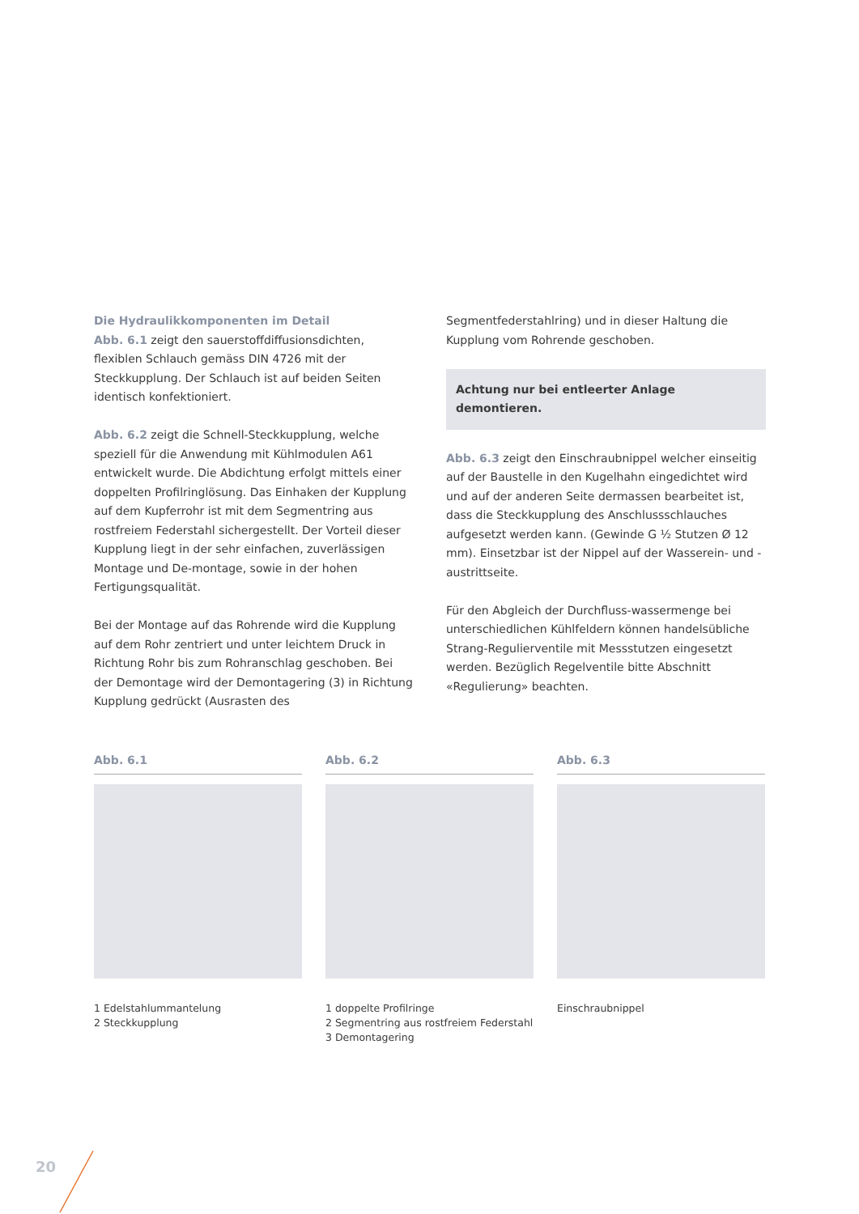Die Hydraulikkomponenten im Detail
Abb. 6.1 zeigt den sauerstoffdiffusionsdichten, flexiblen Schlauch gemäss DIN 4726 mit der Steckkupplung. Der Schlauch ist auf beiden Seiten identisch konfektioniert.
Abb. 6.2 zeigt die Schnell-Steckkupplung, welche speziell für die Anwendung mit Kühlmodulen A61 entwickelt wurde. Die Abdichtung erfolgt mittels einer doppelten Profilringlösung. Das Einhaken der Kupplung auf dem Kupferrohr ist mit dem Segmentring aus rostfreiem Federstahl sichergestellt. Der Vorteil dieser Kupplung liegt in der sehr einfachen, zuverlässigen Montage und De-montage, sowie in der hohen Fertigungsqualität.
Bei der Montage auf das Rohrende wird die Kupplung auf dem Rohr zentriert und unter leichtem Druck in Richtung Rohr bis zum Rohranschlag geschoben. Bei der Demontage wird der Demontagering (3) in Richtung Kupplung gedrückt (Ausrasten des
Segmentfederstahlring) und in dieser Haltung die Kupplung vom Rohrende geschoben.
Achtung nur bei entleerter Anlage demontieren.
Abb. 6.3 zeigt den Einschraubnippel welcher einseitig auf der Baustelle in den Kugelhahn eingedichtet wird und auf der anderen Seite dermassen bearbeitet ist, dass die Steckkupplung des Anschlussschlauches aufgesetzt werden kann. (Gewinde G ½ Stutzen Ø 12 mm). Einsetzbar ist der Nippel auf der Wasserein- und -austrittseite.
Für den Abgleich der Durchfluss-wassermenge bei unterschiedlichen Kühlfeldern können handelsübliche Strang-Regulierventile mit Messstutzen eingesetzt werden. Bezüglich Regelventile bitte Abschnitt «Regulierung» beachten.
Abb. 6.1
1 Edelstahlummantelung
2 Steckkupplung
Abb. 6.2
1 doppelte Profilringe
2 Segmentring aus rostfreiem Federstahl
3 Demontagering
Abb. 6.3
Einschraubnippel
20